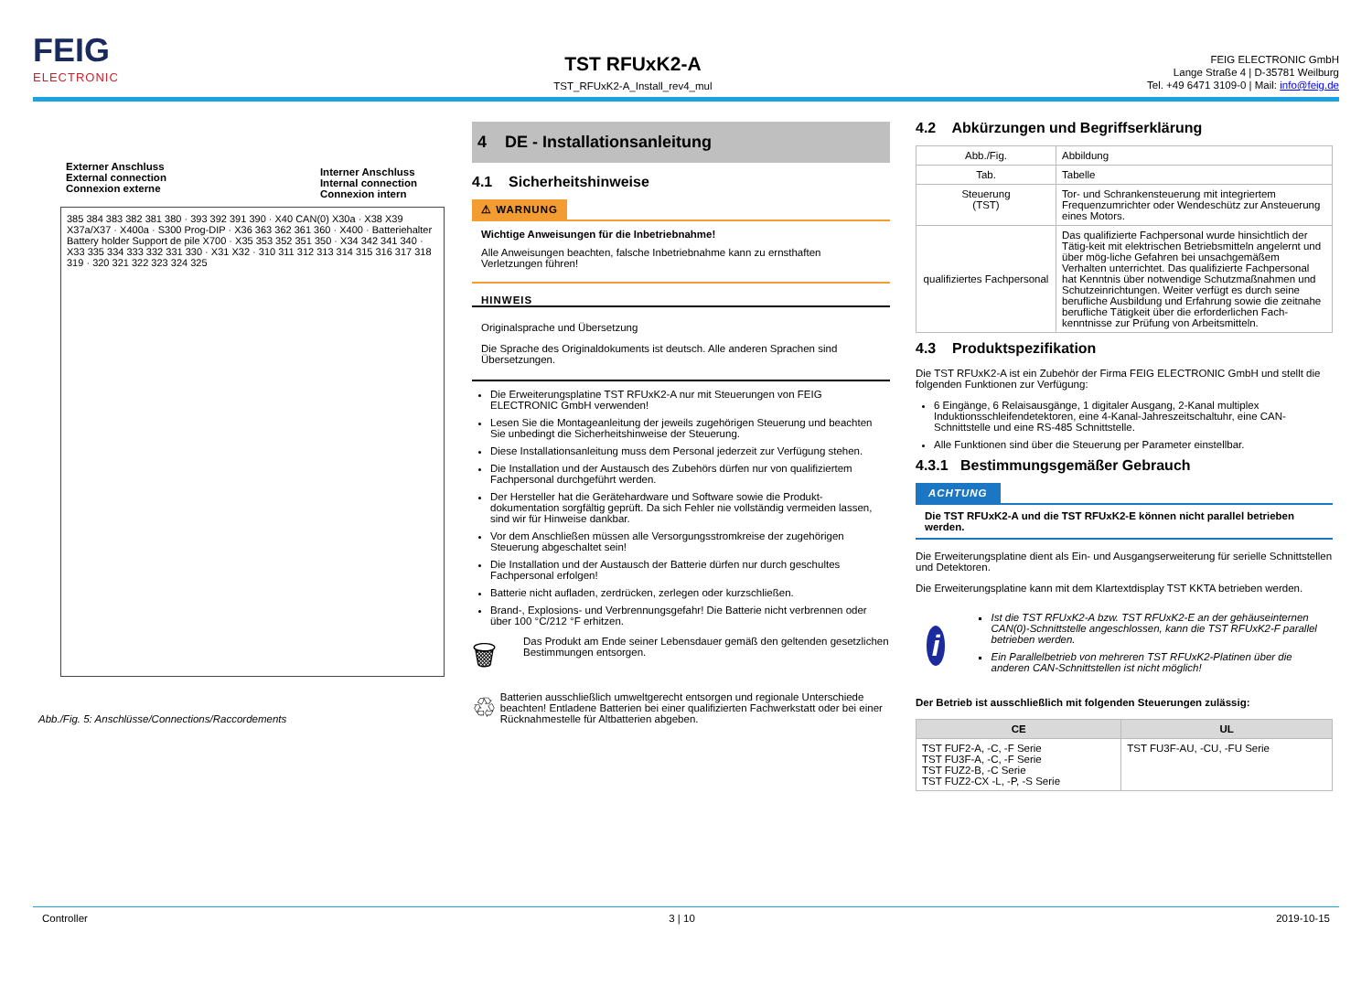FEIG
ELECTRONIC
TST RFUxK2-A
TST_RFUxK2-A_Install_rev4_mul
FEIG ELECTRONIC GmbH
Lange Straße 4 | D-35781 Weilburg
Tel. +49 6471 3109-0 | Mail: info@feig.de
Externer Anschluss
External connection
Connexion externe
Interner Anschluss
Internal connection
Connexion intern
385 384 383 382 381 380 · 393 392 391 390 · X40 CAN(0) X30a · X38 X39 X37a/X37 · X400a · S300 Prog-DIP · X36 363 362 361 360 · X400 · Batteriehalter Battery holder Support de pile X700 · X35 353 352 351 350 · X34 342 341 340 · X33 335 334 333 332 331 330 · X31 X32 · 310 311 312 313 314 315 316 317 318 319 · 320 321 322 323 324 325
Abb./Fig. 5: Anschlüsse/Connections/Raccordements
4 DE - Installationsanleitung
4.1 Sicherheitshinweise
⚠ WARNUNG
Wichtige Anweisungen für die Inbetriebnahme!
Alle Anweisungen beachten, falsche Inbetriebnahme kann zu ernsthaften Verletzungen führen!
HINWEIS
Originalsprache und Übersetzung
Die Sprache des Originaldokuments ist deutsch. Alle anderen Sprachen sind Übersetzungen.
Die Erweiterungsplatine TST RFUxK2-A nur mit Steuerungen von FEIG ELECTRONIC GmbH verwenden!
Lesen Sie die Montageanleitung der jeweils zugehörigen Steuerung und beachten Sie unbedingt die Sicherheitshinweise der Steuerung.
Diese Installationsanleitung muss dem Personal jederzeit zur Verfügung stehen.
Die Installation und der Austausch des Zubehörs dürfen nur von qualifiziertem Fachpersonal durchgeführt werden.
Der Hersteller hat die Gerätehardware und Software sowie die Produkt-dokumentation sorgfältig geprüft. Da sich Fehler nie vollständig vermeiden lassen, sind wir für Hinweise dankbar.
Vor dem Anschließen müssen alle Versorgungsstromkreise der zugehörigen Steuerung abgeschaltet sein!
Die Installation und der Austausch der Batterie dürfen nur durch geschultes Fachpersonal erfolgen!
Batterie nicht aufladen, zerdrücken, zerlegen oder kurzschließen.
Brand-, Explosions- und Verbrennungsgefahr! Die Batterie nicht verbrennen oder über 100 °C/212 °F erhitzen.
🗑
Das Produkt am Ende seiner Lebensdauer gemäß den geltenden gesetzlichen Bestimmungen entsorgen.
♲
Batterien ausschließlich umweltgerecht entsorgen und regionale Unterschiede beachten! Entladene Batterien bei einer qualifizierten Fachwerkstatt oder bei einer Rücknahmestelle für Altbatterien abgeben.
4.2 Abkürzungen und Begriffserklärung
| Abb./Fig. | Abbildung |
| Tab. | Tabelle |
| Steuerung (TST) | Tor- und Schrankensteuerung mit integriertem Frequenzumrichter oder Wendeschütz zur Ansteuerung eines Motors. |
| qualifiziertes Fachpersonal | Das qualifizierte Fachpersonal wurde hinsichtlich der Tätig-keit mit elektrischen Betriebsmitteln angelernt und über mög-liche Gefahren bei unsachgemäßem Verhalten unterrichtet. Das qualifizierte Fachpersonal hat Kenntnis über notwendige Schutzmaßnahmen und Schutzeinrichtungen. Weiter verfügt es durch seine berufliche Ausbildung und Erfahrung sowie die zeitnahe berufliche Tätigkeit über die erforderlichen Fach-kenntnisse zur Prüfung von Arbeitsmitteln. |
4.3 Produktspezifikation
Die TST RFUxK2-A ist ein Zubehör der Firma FEIG ELECTRONIC GmbH und stellt die folgenden Funktionen zur Verfügung:
6 Eingänge, 6 Relaisausgänge, 1 digitaler Ausgang, 2-Kanal multiplex Induktionsschleifendetektoren, eine 4-Kanal-Jahreszeitschaltuhr, eine CAN-Schnittstelle und eine RS-485 Schnittstelle.
Alle Funktionen sind über die Steuerung per Parameter einstellbar.
4.3.1 Bestimmungsgemäßer Gebrauch
ACHTUNG
Die TST RFUxK2-A und die TST RFUxK2-E können nicht parallel betrieben werden.
Die Erweiterungsplatine dient als Ein- und Ausgangserweiterung für serielle Schnittstellen und Detektoren.
Die Erweiterungsplatine kann mit dem Klartextdisplay TST KKTA betrieben werden.
i
Ist die TST RFUxK2-A bzw. TST RFUxK2-E an der gehäuseinternen CAN(0)-Schnittstelle angeschlossen, kann die TST RFUxK2-F parallel betrieben werden.
Ein Parallelbetrieb von mehreren TST RFUxK2-Platinen über die anderen CAN-Schnittstellen ist nicht möglich!
Der Betrieb ist ausschließlich mit folgenden Steuerungen zulässig:
| CE | UL |
| --- | --- |
| TST FUF2-A, -C, -F Serie TST FU3F-A, -C, -F Serie TST FUZ2-B, -C Serie TST FUZ2-CX -L, -P, -S Serie | TST FU3F-AU, -CU, -FU Serie |
Controller 3 | 10 2019-10-15